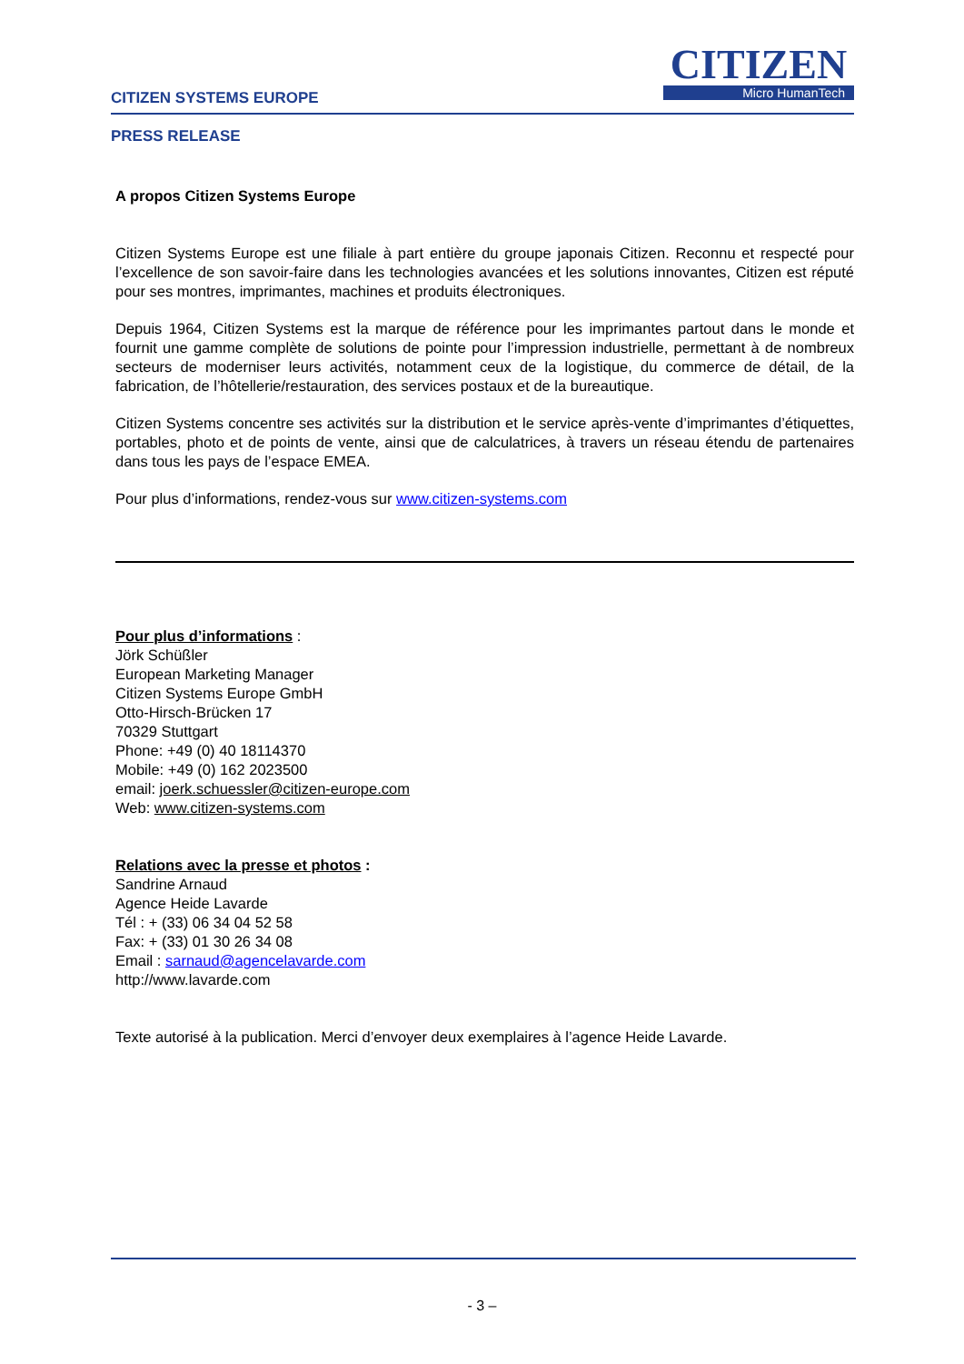CITIZEN
Micro HumanTech
CITIZEN SYSTEMS EUROPE
PRESS RELEASE
A propos Citizen Systems Europe
Citizen Systems Europe est une filiale à part entière du groupe japonais Citizen. Reconnu et respecté pour l’excellence de son savoir-faire dans les technologies avancées et les solutions innovantes, Citizen est réputé pour ses montres, imprimantes, machines et produits électroniques.
Depuis 1964, Citizen Systems est la marque de référence pour les imprimantes partout dans le monde et fournit une gamme complète de solutions de pointe pour l’impression industrielle, permettant à de nombreux secteurs de moderniser leurs activités, notamment ceux de la logistique, du commerce de détail, de la fabrication, de l’hôtellerie/restauration, des services postaux et de la bureautique.
Citizen Systems concentre ses activités sur la distribution et le service après-vente d’imprimantes d’étiquettes, portables, photo et de points de vente, ainsi que de calculatrices, à travers un réseau étendu de partenaires dans tous les pays de l’espace EMEA.
Pour plus d’informations, rendez-vous sur www.citizen-systems.com
Pour plus d’informations :
Jörk Schüßler
European Marketing Manager
Citizen Systems Europe GmbH
Otto-Hirsch-Brücken 17
70329 Stuttgart
Phone: +49 (0) 40 18114370
Mobile: +49 (0) 162 2023500
email: joerk.schuessler@citizen-europe.com
Web: www.citizen-systems.com
Relations avec la presse et photos :
Sandrine Arnaud
Agence Heide Lavarde
Tél : + (33) 06 34 04 52 58
Fax: + (33) 01 30 26 34 08
Email : sarnaud@agencelavarde.com
http://www.lavarde.com
Texte autorisé à la publication. Merci d’envoyer deux exemplaires à l’agence Heide Lavarde.
- 3 –